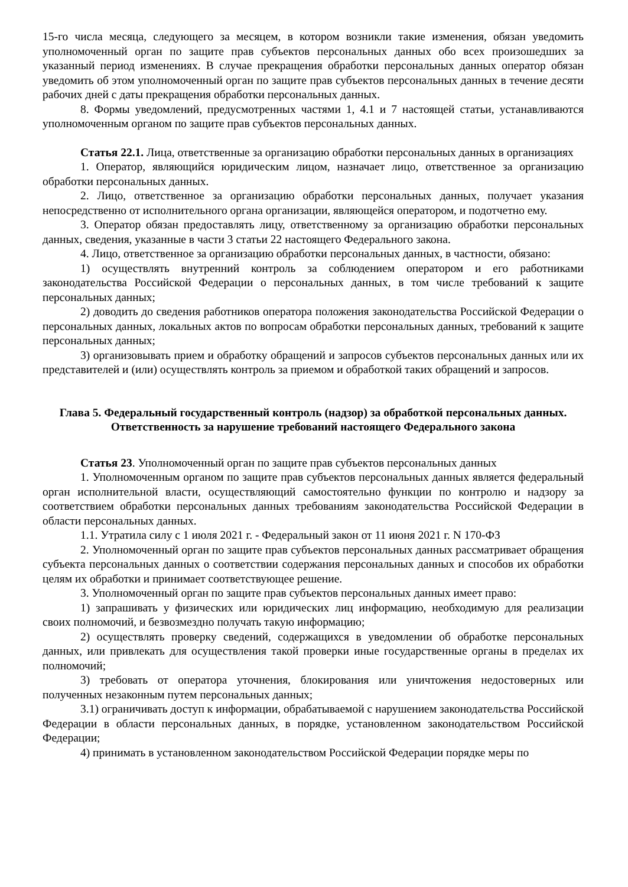15-го числа месяца, следующего за месяцем, в котором возникли такие изменения, обязан уведомить уполномоченный орган по защите прав субъектов персональных данных обо всех произошедших за указанный период изменениях. В случае прекращения обработки персональных данных оператор обязан уведомить об этом уполномоченный орган по защите прав субъектов персональных данных в течение десяти рабочих дней с даты прекращения обработки персональных данных.
8. Формы уведомлений, предусмотренных частями 1, 4.1 и 7 настоящей статьи, устанавливаются уполномоченным органом по защите прав субъектов персональных данных.
Статья 22.1. Лица, ответственные за организацию обработки персональных данных в организациях
1. Оператор, являющийся юридическим лицом, назначает лицо, ответственное за организацию обработки персональных данных.
2. Лицо, ответственное за организацию обработки персональных данных, получает указания непосредственно от исполнительного органа организации, являющейся оператором, и подотчетно ему.
3. Оператор обязан предоставлять лицу, ответственному за организацию обработки персональных данных, сведения, указанные в части 3 статьи 22 настоящего Федерального закона.
4. Лицо, ответственное за организацию обработки персональных данных, в частности, обязано:
1) осуществлять внутренний контроль за соблюдением оператором и его работниками законодательства Российской Федерации о персональных данных, в том числе требований к защите персональных данных;
2) доводить до сведения работников оператора положения законодательства Российской Федерации о персональных данных, локальных актов по вопросам обработки персональных данных, требований к защите персональных данных;
3) организовывать прием и обработку обращений и запросов субъектов персональных данных или их представителей и (или) осуществлять контроль за приемом и обработкой таких обращений и запросов.
Глава 5. Федеральный государственный контроль (надзор) за обработкой персональных данных. Ответственность за нарушение требований настоящего Федерального закона
Статья 23. Уполномоченный орган по защите прав субъектов персональных данных
1. Уполномоченным органом по защите прав субъектов персональных данных является федеральный орган исполнительной власти, осуществляющий самостоятельно функции по контролю и надзору за соответствием обработки персональных данных требованиям законодательства Российской Федерации в области персональных данных.
1.1. Утратила силу с 1 июля 2021 г. - Федеральный закон от 11 июня 2021 г. N 170-ФЗ
2. Уполномоченный орган по защите прав субъектов персональных данных рассматривает обращения субъекта персональных данных о соответствии содержания персональных данных и способов их обработки целям их обработки и принимает соответствующее решение.
3. Уполномоченный орган по защите прав субъектов персональных данных имеет право:
1) запрашивать у физических или юридических лиц информацию, необходимую для реализации своих полномочий, и безвозмездно получать такую информацию;
2) осуществлять проверку сведений, содержащихся в уведомлении об обработке персональных данных, или привлекать для осуществления такой проверки иные государственные органы в пределах их полномочий;
3) требовать от оператора уточнения, блокирования или уничтожения недостоверных или полученных незаконным путем персональных данных;
3.1) ограничивать доступ к информации, обрабатываемой с нарушением законодательства Российской Федерации в области персональных данных, в порядке, установленном законодательством Российской Федерации;
4) принимать в установленном законодательством Российской Федерации порядке меры по